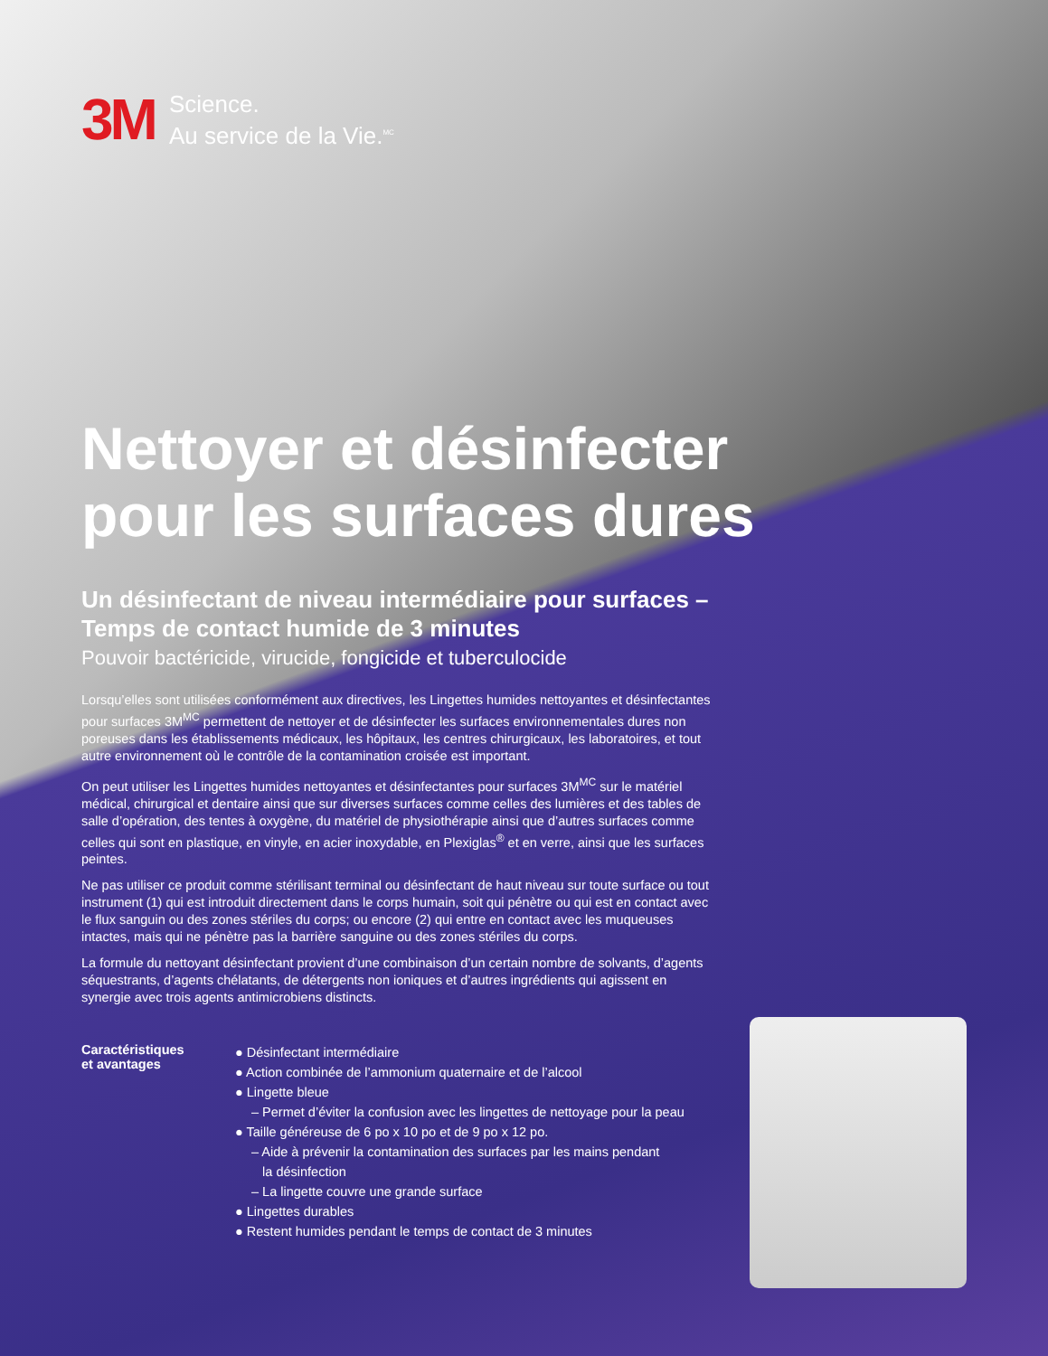3M
Science.
Au service de la Vie.<sup>MC</sup>
Nettoyer et désinfecter
pour les surfaces dures
Un désinfectant de niveau intermédiaire pour surfaces –
Temps de contact humide de 3 minutes
Pouvoir bactéricide, virucide, fongicide et tuberculocide
Lorsqu’elles sont utilisées conformément aux directives, les Lingettes humides nettoyantes et désinfectantes pour surfaces 3M<sup>MC</sup> permettent de nettoyer et de désinfecter les surfaces environnementales dures non poreuses dans les établissements médicaux, les hôpitaux, les centres chirurgicaux, les laboratoires, et tout autre environnement où le contrôle de la contamination croisée est important.
On peut utiliser les Lingettes humides nettoyantes et désinfectantes pour surfaces 3M<sup>MC</sup> sur le matériel médical, chirurgical et dentaire ainsi que sur diverses surfaces comme celles des lumières et des tables de salle d’opération, des tentes à oxygène, du matériel de physiothérapie ainsi que d’autres surfaces comme celles qui sont en plastique, en vinyle, en acier inoxydable, en Plexiglas<sup>®</sup> et en verre, ainsi que les surfaces peintes.
Ne pas utiliser ce produit comme stérilisant terminal ou désinfectant de haut niveau sur toute surface ou tout instrument (1) qui est introduit directement dans le corps humain, soit qui pénètre ou qui est en contact avec le flux sanguin ou des zones stériles du corps; ou encore (2) qui entre en contact avec les muqueuses intactes, mais qui ne pénètre pas la barrière sanguine ou des zones stériles du corps.
La formule du nettoyant désinfectant provient d’une combinaison d’un certain nombre de solvants, d’agents séquestrants, d’agents chélatants, de détergents non ioniques et d’autres ingrédients qui agissent en synergie avec trois agents antimicrobiens distincts.
Caractéristiques
et avantages
● Désinfectant intermédiaire
● Action combinée de l’ammonium quaternaire et de l’alcool
● Lingette bleue
– Permet d’éviter la confusion avec les lingettes de nettoyage pour la peau
● Taille généreuse de 6 po x 10 po et de 9 po x 12 po.
– Aide à prévenir la contamination des surfaces par les mains pendant
la désinfection
– La lingette couvre une grande surface
● Lingettes durables
● Restent humides pendant le temps de contact de 3 minutes